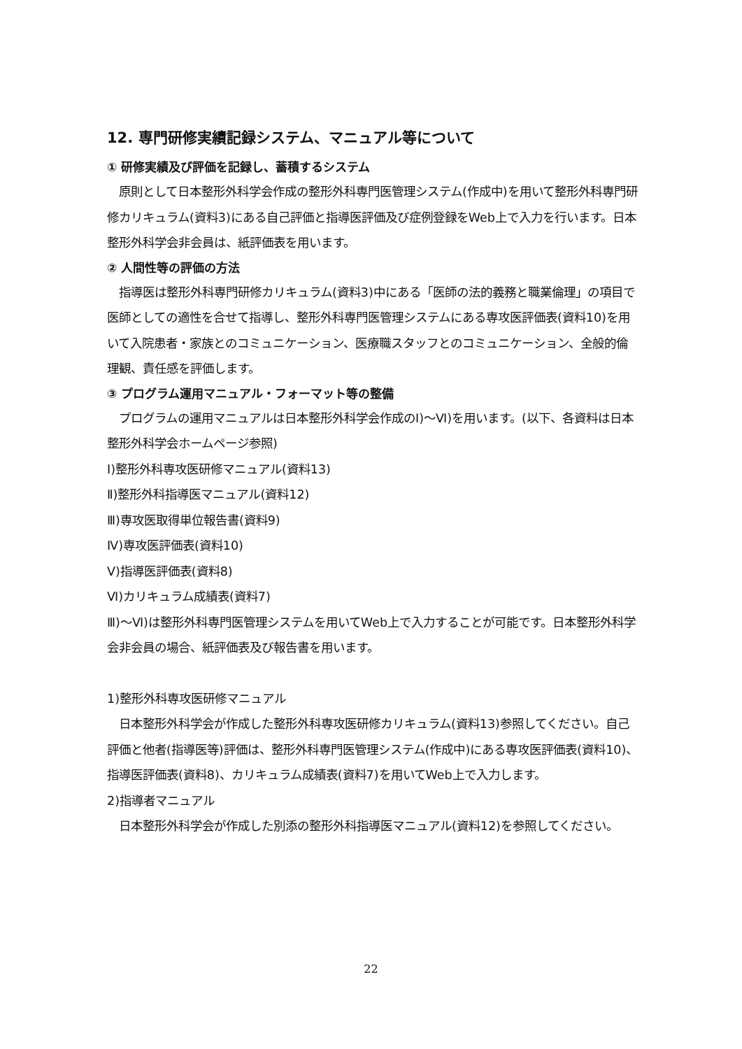12. 専門研修実績記録システム、マニュアル等について
① 研修実績及び評価を記録し、蓄積するシステム
　原則として日本整形外科学会作成の整形外科専門医管理システム(作成中)を用いて整形外科専門研修カリキュラム(資料3)にある自己評価と指導医評価及び症例登録をWeb上で入力を行います。日本整形外科学会非会員は、紙評価表を用います。
② 人間性等の評価の方法
　指導医は整形外科専門研修カリキュラム(資料3)中にある「医師の法的義務と職業倫理」の項目で医師としての適性を合せて指導し、整形外科専門医管理システムにある専攻医評価表(資料10)を用いて入院患者・家族とのコミュニケーション、医療職スタッフとのコミュニケーション、全般的倫理観、責任感を評価します。
③ プログラム運用マニュアル・フォーマット等の整備
　プログラムの運用マニュアルは日本整形外科学会作成のⅠ)～Ⅵ)を用います。(以下、各資料は日本整形外科学会ホームページ参照)
Ⅰ)整形外科専攻医研修マニュアル(資料13)
Ⅱ)整形外科指導医マニュアル(資料12)
Ⅲ)専攻医取得単位報告書(資料9)
Ⅳ)専攻医評価表(資料10)
Ⅴ)指導医評価表(資料8)
Ⅵ)カリキュラム成績表(資料7)
Ⅲ)～Ⅵ)は整形外科専門医管理システムを用いてWeb上で入力することが可能です。日本整形外科学会非会員の場合、紙評価表及び報告書を用います。
1)整形外科専攻医研修マニュアル
　日本整形外科学会が作成した整形外科専攻医研修カリキュラム(資料13)参照してください。自己評価と他者(指導医等)評価は、整形外科専門医管理システム(作成中)にある専攻医評価表(資料10)、指導医評価表(資料8)、カリキュラム成績表(資料7)を用いてWeb上で入力します。
2)指導者マニュアル
　日本整形外科学会が作成した別添の整形外科指導医マニュアル(資料12)を参照してください。
22